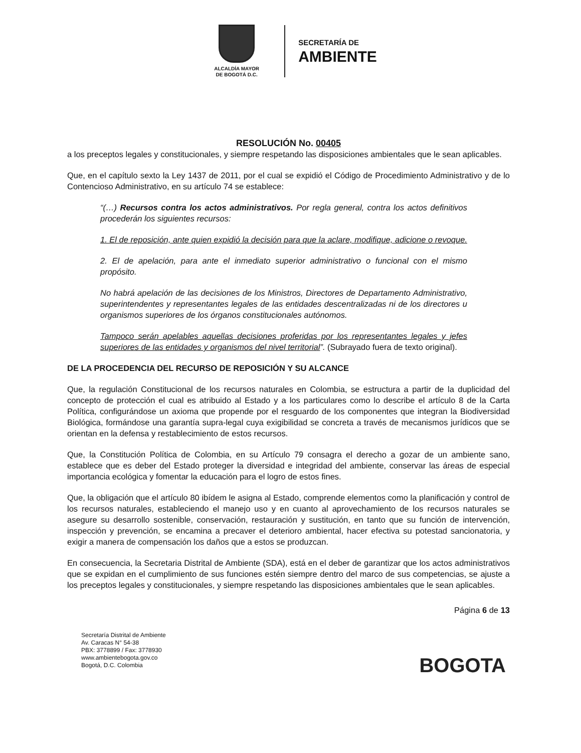ALCALDÍA MAYOR
DE BOGOTÁ D.C.
SECRETARÍA DE
AMBIENTE
RESOLUCIÓN No. 00405
a los preceptos legales y constitucionales, y siempre respetando las disposiciones ambientales que le sean aplicables.
Que, en el capítulo sexto la Ley 1437 de 2011, por el cual se expidió el Código de Procedimiento Administrativo y de lo Contencioso Administrativo, en su artículo 74 se establece:
“(…) Recursos contra los actos administrativos. Por regla general, contra los actos definitivos procederán los siguientes recursos:
1. El de reposición, ante quien expidió la decisión para que la aclare, modifique, adicione o revoque.
2. El de apelación, para ante el inmediato superior administrativo o funcional con el mismo propósito.
No habrá apelación de las decisiones de los Ministros, Directores de Departamento Administrativo, superintendentes y representantes legales de las entidades descentralizadas ni de los directores u organismos superiores de los órganos constitucionales autónomos.
Tampoco serán apelables aquellas decisiones proferidas por los representantes legales y jefes superiores de las entidades y organismos del nivel territorial”. (Subrayado fuera de texto original).
DE LA PROCEDENCIA DEL RECURSO DE REPOSICIÓN Y SU ALCANCE
Que, la regulación Constitucional de los recursos naturales en Colombia, se estructura a partir de la duplicidad del concepto de protección el cual es atribuido al Estado y a los particulares como lo describe el artículo 8 de la Carta Política, configurándose un axioma que propende por el resguardo de los componentes que integran la Biodiversidad Biológica, formándose una garantía supra-legal cuya exigibilidad se concreta a través de mecanismos jurídicos que se orientan en la defensa y restablecimiento de estos recursos.
Que, la Constitución Política de Colombia, en su Artículo 79 consagra el derecho a gozar de un ambiente sano, establece que es deber del Estado proteger la diversidad e integridad del ambiente, conservar las áreas de especial importancia ecológica y fomentar la educación para el logro de estos fines.
Que, la obligación que el artículo 80 ibídem le asigna al Estado, comprende elementos como la planificación y control de los recursos naturales, estableciendo el manejo uso y en cuanto al aprovechamiento de los recursos naturales se asegure su desarrollo sostenible, conservación, restauración y sustitución, en tanto que su función de intervención, inspección y prevención, se encamina a precaver el deterioro ambiental, hacer efectiva su potestad sancionatoria, y exigir a manera de compensación los daños que a estos se produzcan.
En consecuencia, la Secretaria Distrital de Ambiente (SDA), está en el deber de garantizar que los actos administrativos que se expidan en el cumplimiento de sus funciones estén siempre dentro del marco de sus competencias, se ajuste a los preceptos legales y constitucionales, y siempre respetando las disposiciones ambientales que le sean aplicables.
Página 6 de 13
Secretaría Distrital de Ambiente
Av. Caracas N° 54-38
PBX: 3778899 / Fax: 3778930
www.ambientebogota.gov.co
Bogotá, D.C. Colombia
BOGOTA